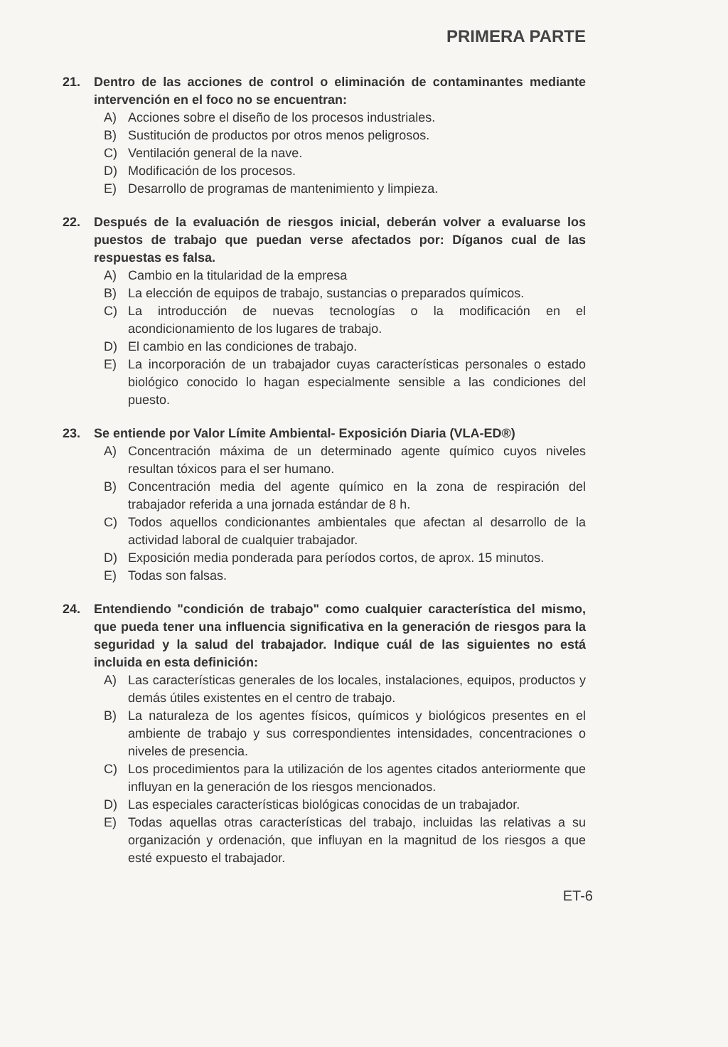PRIMERA PARTE
21. Dentro de las acciones de control o eliminación de contaminantes mediante intervención en el foco no se encuentran:
A) Acciones sobre el diseño de los procesos industriales.
B) Sustitución de productos por otros menos peligrosos.
C) Ventilación general de la nave.
D) Modificación de los procesos.
E) Desarrollo de programas de mantenimiento y limpieza.
22. Después de la evaluación de riesgos inicial, deberán volver a evaluarse los puestos de trabajo que puedan verse afectados por: Díganos cual de las respuestas es falsa.
A) Cambio en la titularidad de la empresa
B) La elección de equipos de trabajo, sustancias o preparados químicos.
C) La introducción de nuevas tecnologías o la modificación en el acondicionamiento de los lugares de trabajo.
D) El cambio en las condiciones de trabajo.
E) La incorporación de un trabajador cuyas características personales o estado biológico conocido lo hagan especialmente sensible a las condiciones del puesto.
23. Se entiende por Valor Límite Ambiental- Exposición Diaria (VLA-ED®)
A) Concentración máxima de un determinado agente químico cuyos niveles resultan tóxicos para el ser humano.
B) Concentración media del agente químico en la zona de respiración del trabajador referida a una jornada estándar de 8 h.
C) Todos aquellos condicionantes ambientales que afectan al desarrollo de la actividad laboral de cualquier trabajador.
D) Exposición media ponderada para períodos cortos, de aprox. 15 minutos.
E) Todas son falsas.
24. Entendiendo "condición de trabajo" como cualquier característica del mismo, que pueda tener una influencia significativa en la generación de riesgos para la seguridad y la salud del trabajador. Indique cuál de las siguientes no está incluida en esta definición:
A) Las características generales de los locales, instalaciones, equipos, productos y demás útiles existentes en el centro de trabajo.
B) La naturaleza de los agentes físicos, químicos y biológicos presentes en el ambiente de trabajo y sus correspondientes intensidades, concentraciones o niveles de presencia.
C) Los procedimientos para la utilización de los agentes citados anteriormente que influyan en la generación de los riesgos mencionados.
D) Las especiales características biológicas conocidas de un trabajador.
E) Todas aquellas otras características del trabajo, incluidas las relativas a su organización y ordenación, que influyan en la magnitud de los riesgos a que esté expuesto el trabajador.
ET-6